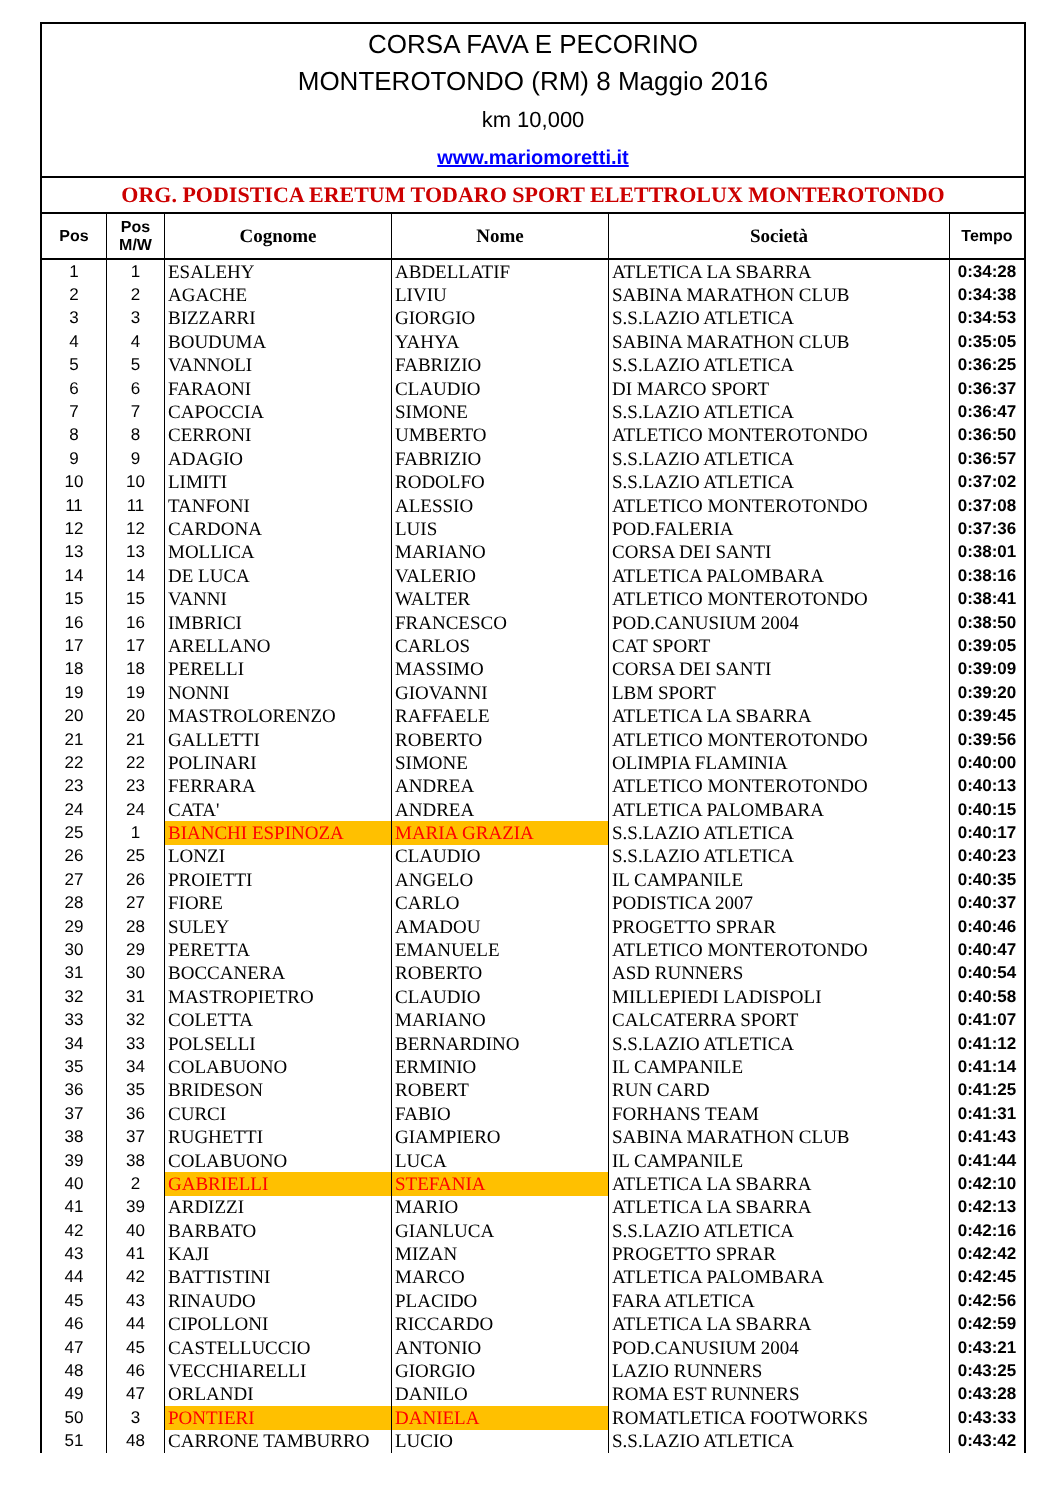CORSA FAVA E PECORINO
MONTEROTONDO (RM) 8 Maggio 2016
km 10,000
www.mariomoretti.it
ORG. PODISTICA ERETUM TODARO SPORT ELETTROLUX MONTEROTONDO
| Pos | Pos M/W | Cognome | Nome | Società | Tempo |
| --- | --- | --- | --- | --- | --- |
| 1 | 1 | ESALEHY | ABDELLATIF | ATLETICA LA SBARRA | 0:34:28 |
| 2 | 2 | AGACHE | LIVIU | SABINA MARATHON CLUB | 0:34:38 |
| 3 | 3 | BIZZARRI | GIORGIO | S.S.LAZIO ATLETICA | 0:34:53 |
| 4 | 4 | BOUDUMA | YAHYA | SABINA MARATHON CLUB | 0:35:05 |
| 5 | 5 | VANNOLI | FABRIZIO | S.S.LAZIO ATLETICA | 0:36:25 |
| 6 | 6 | FARAONI | CLAUDIO | DI MARCO SPORT | 0:36:37 |
| 7 | 7 | CAPOCCIA | SIMONE | S.S.LAZIO ATLETICA | 0:36:47 |
| 8 | 8 | CERRONI | UMBERTO | ATLETICO MONTEROTONDO | 0:36:50 |
| 9 | 9 | ADAGIO | FABRIZIO | S.S.LAZIO ATLETICA | 0:36:57 |
| 10 | 10 | LIMITI | RODOLFO | S.S.LAZIO ATLETICA | 0:37:02 |
| 11 | 11 | TANFONI | ALESSIO | ATLETICO MONTEROTONDO | 0:37:08 |
| 12 | 12 | CARDONA | LUIS | POD.FALERIA | 0:37:36 |
| 13 | 13 | MOLLICA | MARIANO | CORSA DEI SANTI | 0:38:01 |
| 14 | 14 | DE LUCA | VALERIO | ATLETICA PALOMBARA | 0:38:16 |
| 15 | 15 | VANNI | WALTER | ATLETICO MONTEROTONDO | 0:38:41 |
| 16 | 16 | IMBRICI | FRANCESCO | POD.CANUSIUM 2004 | 0:38:50 |
| 17 | 17 | ARELLANO | CARLOS | CAT SPORT | 0:39:05 |
| 18 | 18 | PERELLI | MASSIMO | CORSA DEI SANTI | 0:39:09 |
| 19 | 19 | NONNI | GIOVANNI | LBM SPORT | 0:39:20 |
| 20 | 20 | MASTROLORENZO | RAFFAELE | ATLETICA LA SBARRA | 0:39:45 |
| 21 | 21 | GALLETTI | ROBERTO | ATLETICO MONTEROTONDO | 0:39:56 |
| 22 | 22 | POLINARI | SIMONE | OLIMPIA FLAMINIA | 0:40:00 |
| 23 | 23 | FERRARA | ANDREA | ATLETICO MONTEROTONDO | 0:40:13 |
| 24 | 24 | CATA' | ANDREA | ATLETICA PALOMBARA | 0:40:15 |
| 25 | 1 | BIANCHI ESPINOZA | MARIA GRAZIA | S.S.LAZIO ATLETICA | 0:40:17 |
| 26 | 25 | LONZI | CLAUDIO | S.S.LAZIO ATLETICA | 0:40:23 |
| 27 | 26 | PROIETTI | ANGELO | IL CAMPANILE | 0:40:35 |
| 28 | 27 | FIORE | CARLO | PODISTICA 2007 | 0:40:37 |
| 29 | 28 | SULEY | AMADOU | PROGETTO SPRAR | 0:40:46 |
| 30 | 29 | PERETTA | EMANUELE | ATLETICO MONTEROTONDO | 0:40:47 |
| 31 | 30 | BOCCANERA | ROBERTO | ASD RUNNERS | 0:40:54 |
| 32 | 31 | MASTROPIETRO | CLAUDIO | MILLEPIEDI LADISPOLI | 0:40:58 |
| 33 | 32 | COLETTA | MARIANO | CALCATERRA SPORT | 0:41:07 |
| 34 | 33 | POLSELLI | BERNARDINO | S.S.LAZIO ATLETICA | 0:41:12 |
| 35 | 34 | COLABUONO | ERMINIO | IL CAMPANILE | 0:41:14 |
| 36 | 35 | BRIDESON | ROBERT | RUN CARD | 0:41:25 |
| 37 | 36 | CURCI | FABIO | FORHANS TEAM | 0:41:31 |
| 38 | 37 | RUGHETTI | GIAMPIERO | SABINA MARATHON CLUB | 0:41:43 |
| 39 | 38 | COLABUONO | LUCA | IL CAMPANILE | 0:41:44 |
| 40 | 2 | GABRIELLI | STEFANIA | ATLETICA LA SBARRA | 0:42:10 |
| 41 | 39 | ARDIZZI | MARIO | ATLETICA LA SBARRA | 0:42:13 |
| 42 | 40 | BARBATO | GIANLUCA | S.S.LAZIO ATLETICA | 0:42:16 |
| 43 | 41 | KAJI | MIZAN | PROGETTO SPRAR | 0:42:42 |
| 44 | 42 | BATTISTINI | MARCO | ATLETICA PALOMBARA | 0:42:45 |
| 45 | 43 | RINAUDO | PLACIDO | FARA ATLETICA | 0:42:56 |
| 46 | 44 | CIPOLLONI | RICCARDO | ATLETICA LA SBARRA | 0:42:59 |
| 47 | 45 | CASTELLUCCIO | ANTONIO | POD.CANUSIUM 2004 | 0:43:21 |
| 48 | 46 | VECCHIARELLI | GIORGIO | LAZIO RUNNERS | 0:43:25 |
| 49 | 47 | ORLANDI | DANILO | ROMA EST RUNNERS | 0:43:28 |
| 50 | 3 | PONTIERI | DANIELA | ROMATLETICA FOOTWORKS | 0:43:33 |
| 51 | 48 | CARRONE TAMBURRO | LUCIO | S.S.LAZIO ATLETICA | 0:43:42 |